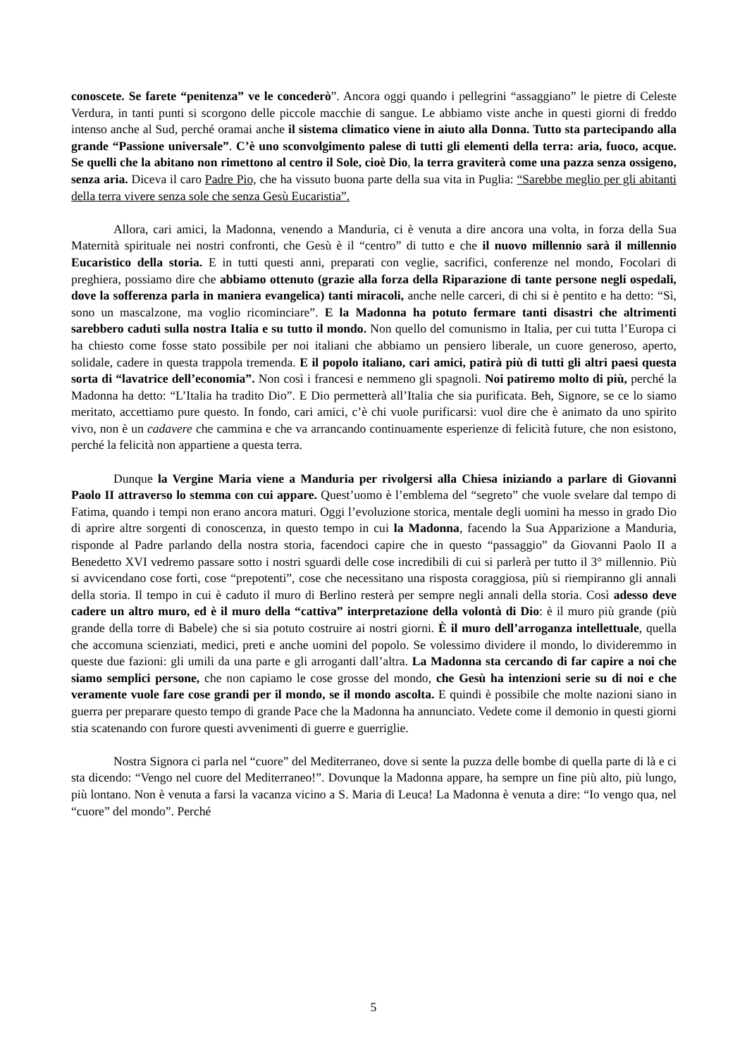conoscete. Se farete “penitenza” ve le concederò”. Ancora oggi quando i pellegrini “assaggiano” le pietre di Celeste Verdura, in tanti punti si scorgono delle piccole macchie di sangue. Le abbiamo viste anche in questi giorni di freddo intenso anche al Sud, perché oramai anche il sistema climatico viene in aiuto alla Donna. Tutto sta partecipando alla grande “Passione universale”. C’è uno sconvolgimento palese di tutti gli elementi della terra: aria, fuoco, acque. Se quelli che la abitano non rimettono al centro il Sole, cioè Dio, la terra graviterà come una pazza senza ossigeno, senza aria. Diceva il caro Padre Pio, che ha vissuto buona parte della sua vita in Puglia: “Sarebbe meglio per gli abitanti della terra vivere senza sole che senza Gesù Eucaristia”.
Allora, cari amici, la Madonna, venendo a Manduria, ci è venuta a dire ancora una volta, in forza della Sua Maternità spirituale nei nostri confronti, che Gesù è il “centro” di tutto e che il nuovo millennio sarà il millennio Eucaristico della storia. E in tutti questi anni, preparati con veglie, sacrifici, conferenze nel mondo, Focolari di preghiera, possiamo dire che abbiamo ottenuto (grazie alla forza della Riparazione di tante persone negli ospedali, dove la sofferenza parla in maniera evangelica) tanti miracoli, anche nelle carceri, di chi si è pentito e ha detto: “Sì, sono un mascalzone, ma voglio ricominciare”. E la Madonna ha potuto fermare tanti disastri che altrimenti sarebbero caduti sulla nostra Italia e su tutto il mondo. Non quello del comunismo in Italia, per cui tutta l’Europa ci ha chiesto come fosse stato possibile per noi italiani che abbiamo un pensiero liberale, un cuore generoso, aperto, solidale, cadere in questa trappola tremenda. E il popolo italiano, cari amici, patirà più di tutti gli altri paesi questa sorta di “lavatrice dell’economia”. Non così i francesi e nemmeno gli spagnoli. Noi patiremo molto di più, perché la Madonna ha detto: “L’Italia ha tradito Dio”. E Dio permetterà all’Italia che sia purificata. Beh, Signore, se ce lo siamo meritato, accettiamo pure questo. In fondo, cari amici, c’è chi vuole purificarsi: vuol dire che è animato da uno spirito vivo, non è un cadavere che cammina e che va arrancando continuamente esperienze di felicità future, che non esistono, perché la felicità non appartiene a questa terra.
Dunque la Vergine Maria viene a Manduria per rivolgersi alla Chiesa iniziando a parlare di Giovanni Paolo II attraverso lo stemma con cui appare. Quest’uomo è l’emblema del “segreto” che vuole svelare dal tempo di Fatima, quando i tempi non erano ancora maturi. Oggi l’evoluzione storica, mentale degli uomini ha messo in grado Dio di aprire altre sorgenti di conoscenza, in questo tempo in cui la Madonna, facendo la Sua Apparizione a Manduria, risponde al Padre parlando della nostra storia, facendoci capire che in questo “passaggio” da Giovanni Paolo II a Benedetto XVI vedremo passare sotto i nostri sguardi delle cose incredibili di cui si parlerà per tutto il 3° millennio. Più si avvicendano cose forti, cose “prepotenti”, cose che necessitano una risposta coraggiosa, più si riempiranno gli annali della storia. Il tempo in cui è caduto il muro di Berlino resterà per sempre negli annali della storia. Così adesso deve cadere un altro muro, ed è il muro della “cattiva” interpretazione della volontà di Dio: è il muro più grande (più grande della torre di Babele) che si sia potuto costruire ai nostri giorni. È il muro dell’arroganza intellettuale, quella che accomuna scienziati, medici, preti e anche uomini del popolo. Se volessimo dividere il mondo, lo divideremmo in queste due fazioni: gli umili da una parte e gli arroganti dall’altra. La Madonna sta cercando di far capire a noi che siamo semplici persone, che non capiamo le cose grosse del mondo, che Gesù ha intenzioni serie su di noi e che veramente vuole fare cose grandi per il mondo, se il mondo ascolta. E quindi è possibile che molte nazioni siano in guerra per preparare questo tempo di grande Pace che la Madonna ha annunciato. Vedete come il demonio in questi giorni stia scatenando con furore questi avvenimenti di guerre e guerriglie.
Nostra Signora ci parla nel “cuore” del Mediterraneo, dove si sente la puzza delle bombe di quella parte di là e ci sta dicendo: “Vengo nel cuore del Mediterraneo!”. Dovunque la Madonna appare, ha sempre un fine più alto, più lungo, più lontano. Non è venuta a farsi la vacanza vicino a S. Maria di Leuca! La Madonna è venuta a dire: “Io vengo qua, nel “cuore” del mondo”. Perché
5